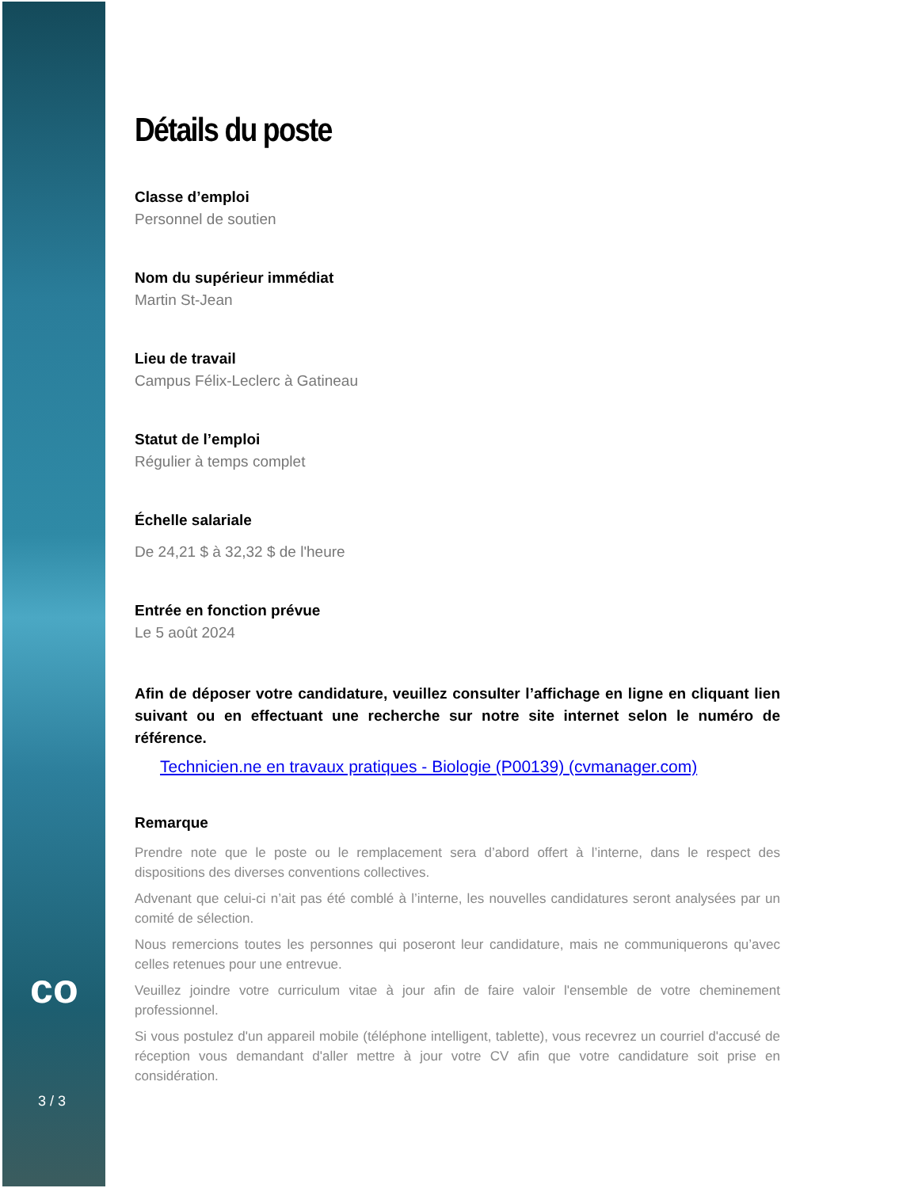co
3 / 3
Détails du poste
Classe d’emploi
Personnel de soutien
Nom du supérieur immédiat
Martin St-Jean
Lieu de travail
Campus Félix-Leclerc à Gatineau
Statut de l’emploi
Régulier à temps complet
Échelle salariale
De 24,21 $ à 32,32 $ de l'heure
Entrée en fonction prévue
Le 5 août 2024
Afin de déposer votre candidature, veuillez consulter l’affichage en ligne en cliquant lien suivant ou en effectuant une recherche sur notre site internet selon le numéro de référence.
Technicien.ne en travaux pratiques - Biologie (P00139) (cvmanager.com)
Remarque
Prendre note que le poste ou le remplacement sera d’abord offert à l’interne, dans le respect des dispositions des diverses conventions collectives.
Advenant que celui-ci n’ait pas été comblé à l’interne, les nouvelles candidatures seront analysées par un comité de sélection.
Nous remercions toutes les personnes qui poseront leur candidature, mais ne communiquerons qu’avec celles retenues pour une entrevue.
Veuillez joindre votre curriculum vitae à jour afin de faire valoir l'ensemble de votre cheminement professionnel.
Si vous postulez d'un appareil mobile (téléphone intelligent, tablette), vous recevrez un courriel d'accusé de réception vous demandant d'aller mettre à jour votre CV afin que votre candidature soit prise en considération.